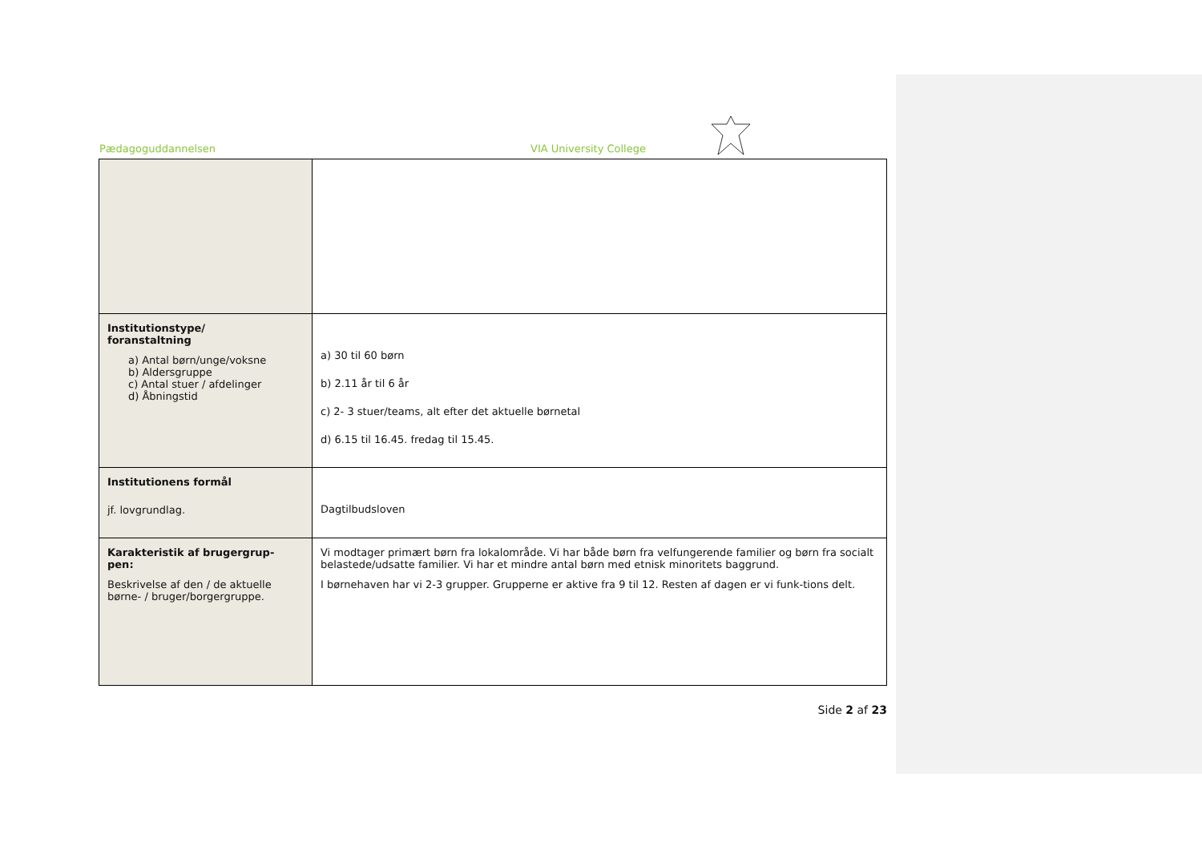Pædagoguddannelsen VIA University College
| Institutionstype/ foranstaltning a) Antal børn/unge/voksne b) Aldersgruppe c) Antal stuer / afdelinger d) Åbningstid | a) 30 til 60 børn b) 2.11 år til 6 år c) 2- 3 stuer/teams, alt efter det aktuelle børnetal d) 6.15 til 16.45. fredag til 15.45. |
| Institutionens formål jf. lovgrundlag. | Dagtilbudsloven |
| Karakteristik af brugergrup- pen: Beskrivelse af den / de aktuelle børne- / bruger/borgergruppe. | Vi modtager primært børn fra lokalområde. Vi har både børn fra velfungerende familier og børn fra socialt belastede/udsatte familier. Vi har et mindre antal børn med etnisk minoritets baggrund. I børnehaven har vi 2-3 grupper. Grupperne er aktive fra 9 til 12. Resten af dagen er vi funk-tions delt. |
Side 2 af 23